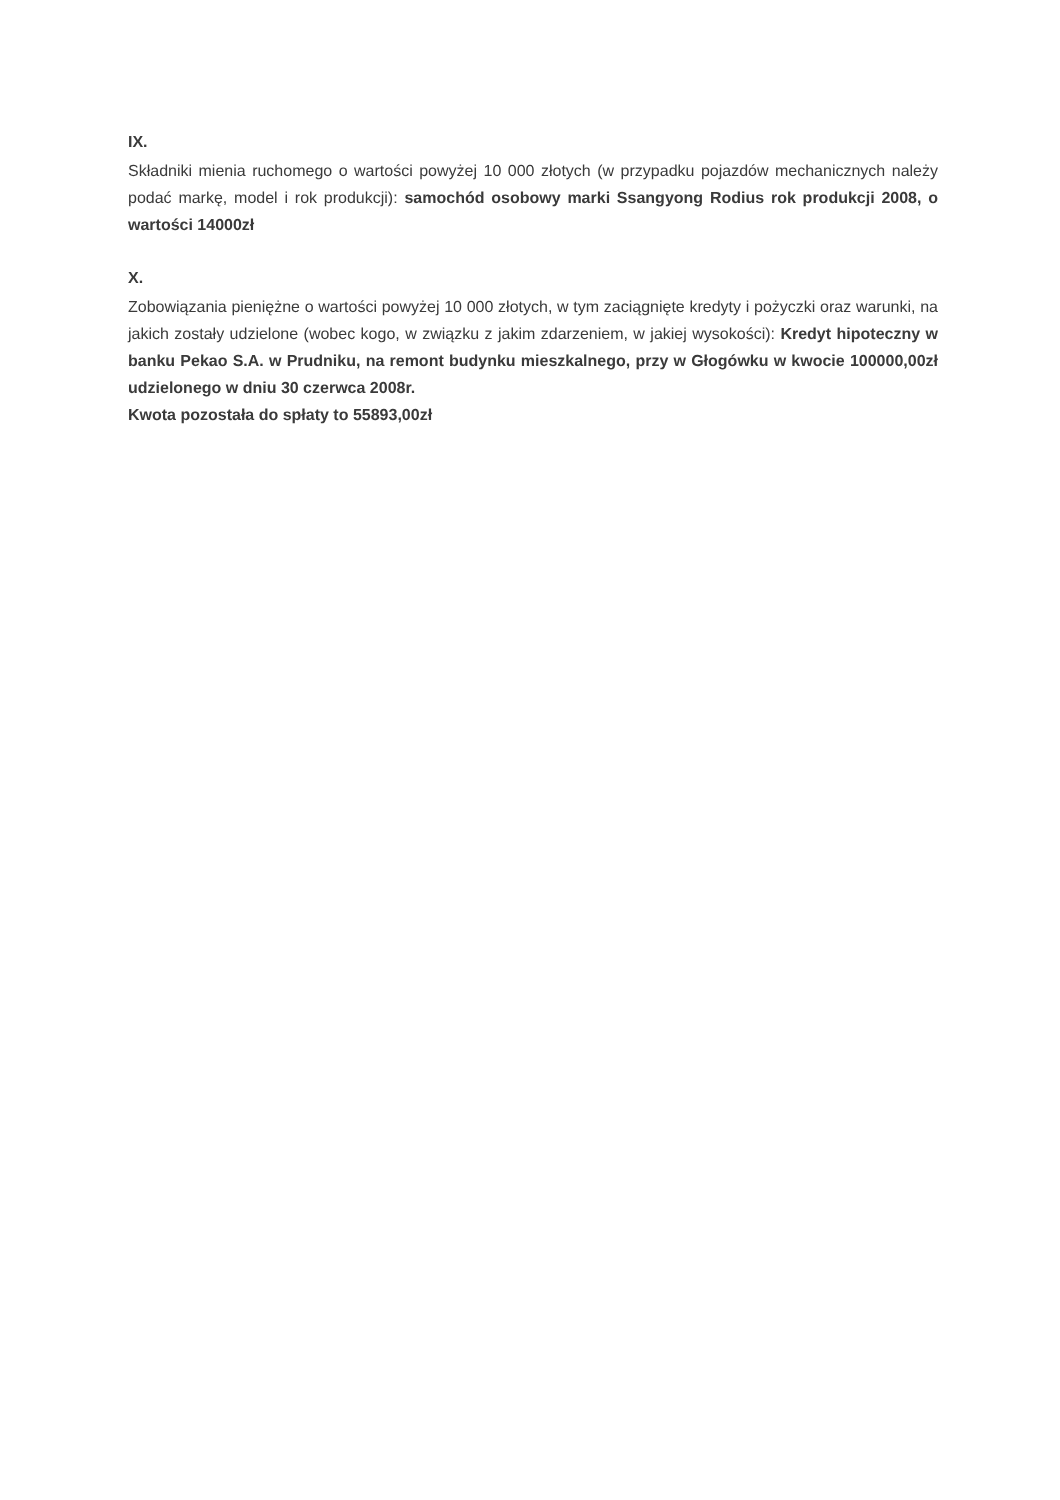IX.
Składniki mienia ruchomego o wartości powyżej 10 000 złotych (w przypadku pojazdów mechanicznych należy podać markę, model i rok produkcji): samochód osobowy marki Ssangyong Rodius rok produkcji 2008, o wartości 14000zł
X.
Zobowiązania pieniężne o wartości powyżej 10 000 złotych, w tym zaciągnięte kredyty i pożyczki oraz warunki, na jakich zostały udzielone (wobec kogo, w związku z jakim zdarzeniem, w jakiej wysokości): Kredyt hipoteczny w banku Pekao S.A. w Prudniku, na remont budynku mieszkalnego, przy w Głogówku w kwocie 100000,00zł udzielonego w dniu 30 czerwca 2008r.
Kwota pozostała do spłaty to 55893,00zł